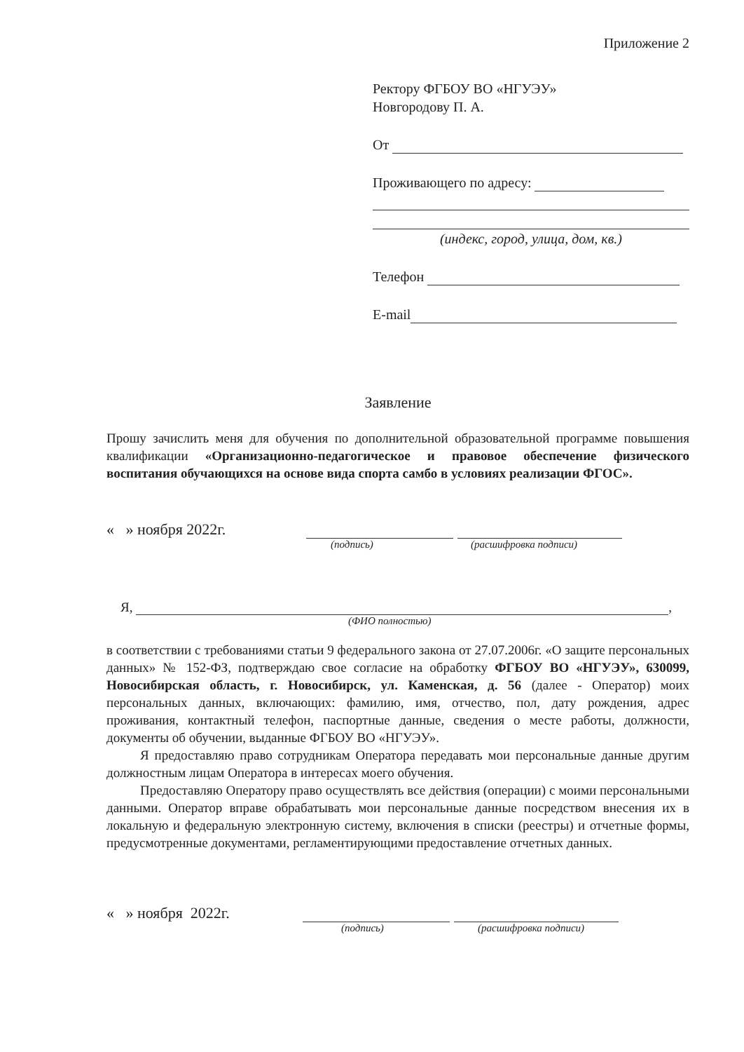Приложение 2
Ректору ФГБОУ ВО «НГУЭУ»
Новгородову П. А.
От
Проживающего по адресу:
(индекс, город, улица, дом, кв.)
Телефон
E-mail
Заявление
Прошу зачислить меня для обучения по дополнительной образовательной программе повышения квалификации «Организационно-педагогическое и правовое обеспечение физического воспитания обучающихся на основе вида спорта самбо в условиях реализации ФГОС».
« » ноября 2022г.
(подпись) (расшифровка подписи)
Я, ,
(ФИО полностью)
в соответствии с требованиями статьи 9 федерального закона от 27.07.2006г. «О защите персональных данных» № 152-ФЗ, подтверждаю свое согласие на обработку ФГБОУ ВО «НГУЭУ», 630099, Новосибирская область, г. Новосибирск, ул. Каменская, д. 56 (далее - Оператор) моих персональных данных, включающих: фамилию, имя, отчество, пол, дату рождения, адрес проживания, контактный телефон, паспортные данные, сведения о месте работы, должности, документы об обучении, выданные ФГБОУ ВО «НГУЭУ».
Я предоставляю право сотрудникам Оператора передавать мои персональные данные другим должностным лицам Оператора в интересах моего обучения.
Предоставляю Оператору право осуществлять все действия (операции) с моими персональными данными. Оператор вправе обрабатывать мои персональные данные посредством внесения их в локальную и федеральную электронную систему, включения в списки (реестры) и отчетные формы, предусмотренные документами, регламентирующими предоставление отчетных данных.
« » ноября 2022г.
(подпись) (расшифровка подписи)